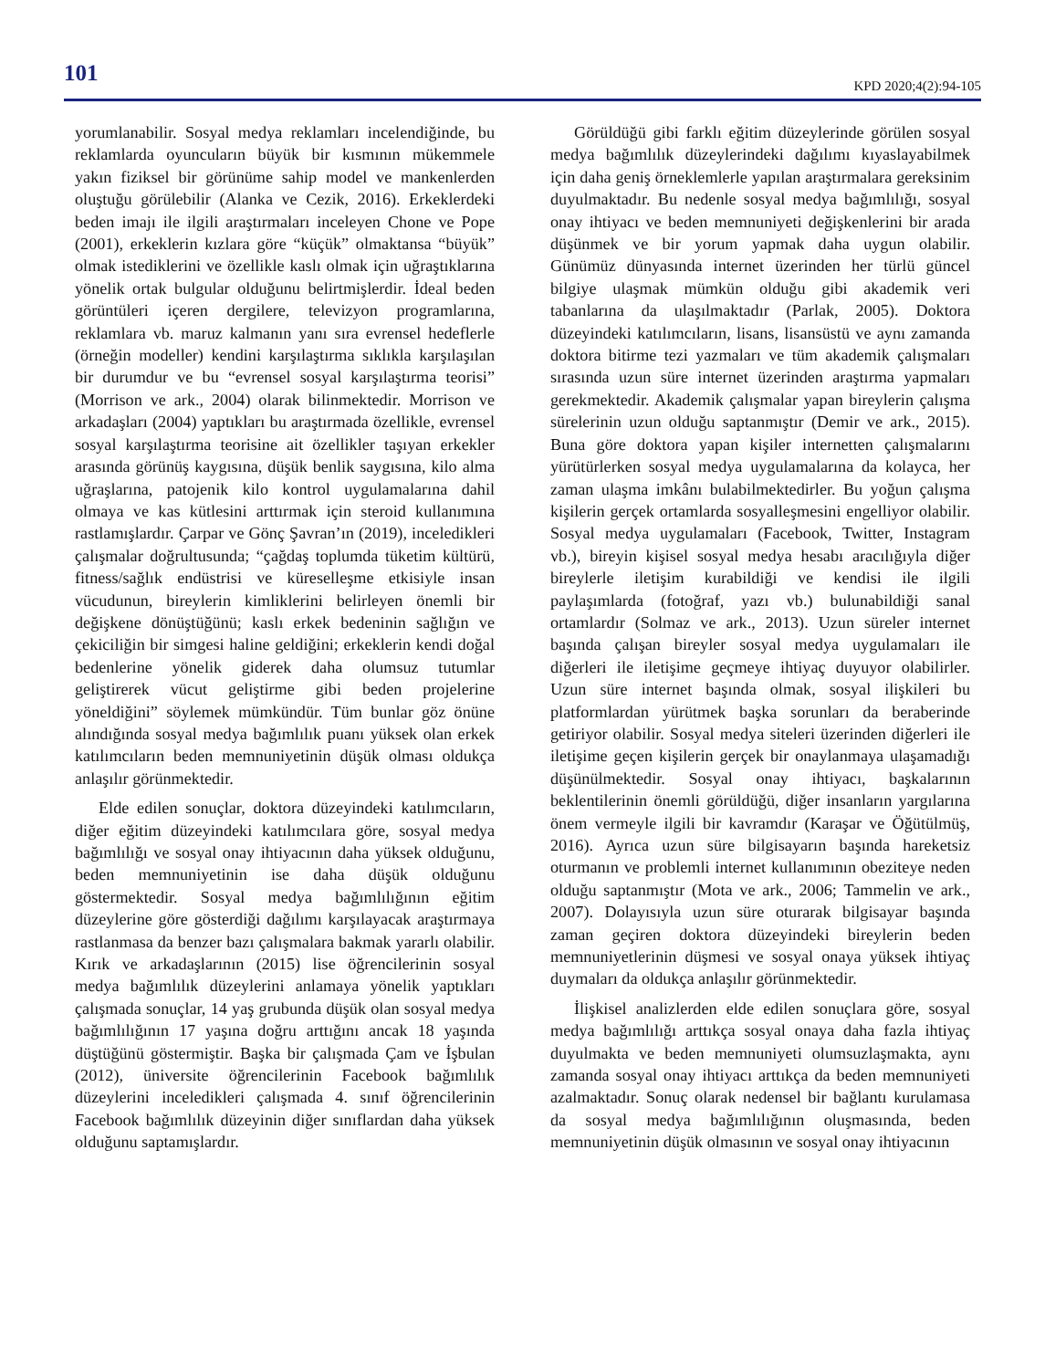101 KPD 2020;4(2):94-105
yorumlanabilir. Sosyal medya reklamları incelendiğinde, bu reklamlarda oyuncuların büyük bir kısmının mükemmele yakın fiziksel bir görünüme sahip model ve mankenlerden oluştuğu görülebilir (Alanka ve Cezik, 2016). Erkeklerdeki beden imajı ile ilgili araştırmaları inceleyen Chone ve Pope (2001), erkeklerin kızlara göre “küçük” olmaktansa “büyük” olmak istediklerini ve özellikle kaslı olmak için uğraştıklarına yönelik ortak bulgular olduğunu belirtmişlerdir. İdeal beden görüntüleri içeren dergilere, televizyon programlarına, reklamlara vb. maruz kalmanın yanı sıra evrensel hedeflerle (örneğin modeller) kendini karşılaştırma sıklıkla karşılaşılan bir durumdur ve bu “evrensel sosyal karşılaştırma teorisi” (Morrison ve ark., 2004) olarak bilinmektedir. Morrison ve arkadaşları (2004) yaptıkları bu araştırmada özellikle, evrensel sosyal karşılaştırma teorisine ait özellikler taşıyan erkekler arasında görünüş kaygısına, düşük benlik saygısına, kilo alma uğraşlarına, patojenik kilo kontrol uygulamalarına dahil olmaya ve kas kütlesini arttırmak için steroid kullanımına rastlamışlardır. Çarpar ve Gönç Şavran’ın (2019), inceledikleri çalışmalar doğrultusunda; “çağdaş toplumda tüketim kültürü, fitness/sağlık endüstrisi ve küreselleşme etkisiyle insan vücudunun, bireylerin kimliklerini belirleyen önemli bir değişkene dönüştüğünü; kaslı erkek bedeninin sağlığın ve çekiciliğin bir simgesi haline geldiğini; erkeklerin kendi doğal bedenlerine yönelik giderek daha olumsuz tutumlar geliştirerek vücut geliştirme gibi beden projelerine yöneldiğini” söylemek mümkündür. Tüm bunlar göz önüne alındığında sosyal medya bağımlılık puanı yüksek olan erkek katılımcıların beden memnuniyetinin düşük olması oldukça anlaşılır görünmektedir.
Elde edilen sonuçlar, doktora düzeyindeki katılımcıların, diğer eğitim düzeyindeki katılımcılara göre, sosyal medya bağımlılığı ve sosyal onay ihtiyacının daha yüksek olduğunu, beden memnuniyetinin ise daha düşük olduğunu göstermektedir. Sosyal medya bağımlılığının eğitim düzeylerine göre gösterdiği dağılımı karşılayacak araştırmaya rastlanmasa da benzer bazı çalışmalara bakmak yararlı olabilir. Kırık ve arkadaşlarının (2015) lise öğrencilerinin sosyal medya bağımlılık düzeylerini anlamaya yönelik yaptıkları çalışmada sonuçlar, 14 yaş grubunda düşük olan sosyal medya bağımlılığının 17 yaşına doğru arttığını ancak 18 yaşında düştüğünü göstermiştir. Başka bir çalışmada Çam ve İşbulan (2012), üniversite öğrencilerinin Facebook bağımlılık düzeylerini inceledikleri çalışmada 4. sınıf öğrencilerinin Facebook bağımlılık düzeyinin diğer sınıflardan daha yüksek olduğunu saptamışlardır.
Görüldüğü gibi farklı eğitim düzeylerinde görülen sosyal medya bağımlılık düzeylerindeki dağılımı kıyaslayabilmek için daha geniş örneklemlerle yapılan araştırmalara gereksinim duyulmaktadır. Bu nedenle sosyal medya bağımlılığı, sosyal onay ihtiyacı ve beden memnuniyeti değişkenlerini bir arada düşünmek ve bir yorum yapmak daha uygun olabilir. Günümüz dünyasında internet üzerinden her türlü güncel bilgiye ulaşmak mümkün olduğu gibi akademik veri tabanlarına da ulaşılmaktadır (Parlak, 2005). Doktora düzeyindeki katılımcıların, lisans, lisansüstü ve aynı zamanda doktora bitirme tezi yazmaları ve tüm akademik çalışmaları sırasında uzun süre internet üzerinden araştırma yapmaları gerekmektedir. Akademik çalışmalar yapan bireylerin çalışma sürelerinin uzun olduğu saptanmıştır (Demir ve ark., 2015). Buna göre doktora yapan kişiler internetten çalışmalarını yürütürlerken sosyal medya uygulamalarına da kolayca, her zaman ulaşma imkânı bulabilmektedirler. Bu yoğun çalışma kişilerin gerçek ortamlarda sosyalleşmesini engelliyor olabilir. Sosyal medya uygulamaları (Facebook, Twitter, Instagram vb.), bireyin kişisel sosyal medya hesabı aracılığıyla diğer bireylerle iletişim kurabildiği ve kendisi ile ilgili paylaşımlarda (fotoğraf, yazı vb.) bulunabildiği sanal ortamlardır (Solmaz ve ark., 2013). Uzun süreler internet başında çalışan bireyler sosyal medya uygulamaları ile diğerleri ile iletişime geçmeye ihtiyaç duyuyor olabilirler. Uzun süre internet başında olmak, sosyal ilişkileri bu platformlardan yürütmek başka sorunları da beraberinde getiriyor olabilir. Sosyal medya siteleri üzerinden diğerleri ile iletişime geçen kişilerin gerçek bir onaylanmaya ulaşamadığı düşünülmektedir. Sosyal onay ihtiyacı, başkalarının beklentilerinin önemli görüldüğü, diğer insanların yargılarına önem vermeyle ilgili bir kavramdır (Karaşar ve Öğütülmüş, 2016). Ayrıca uzun süre bilgisayarın başında hareketsiz oturmanın ve problemli internet kullanımının obeziteye neden olduğu saptanmıştır (Mota ve ark., 2006; Tammelin ve ark., 2007). Dolayısıyla uzun süre oturarak bilgisayar başında zaman geçiren doktora düzeyindeki bireylerin beden memnuniyetlerinin düşmesi ve sosyal onaya yüksek ihtiyaç duymaları da oldukça anlaşılır görünmektedir.
İlişkisel analizlerden elde edilen sonuçlara göre, sosyal medya bağımlılığı arttıkça sosyal onaya daha fazla ihtiyaç duyulmakta ve beden memnuniyeti olumsuzlaşmakta, aynı zamanda sosyal onay ihtiyacı arttıkça da beden memnuniyeti azalmaktadır. Sonuç olarak nedensel bir bağlantı kurulamasa da sosyal medya bağımlılığının oluşmasında, beden memnuniyetinin düşük olmasının ve sosyal onay ihtiyacının